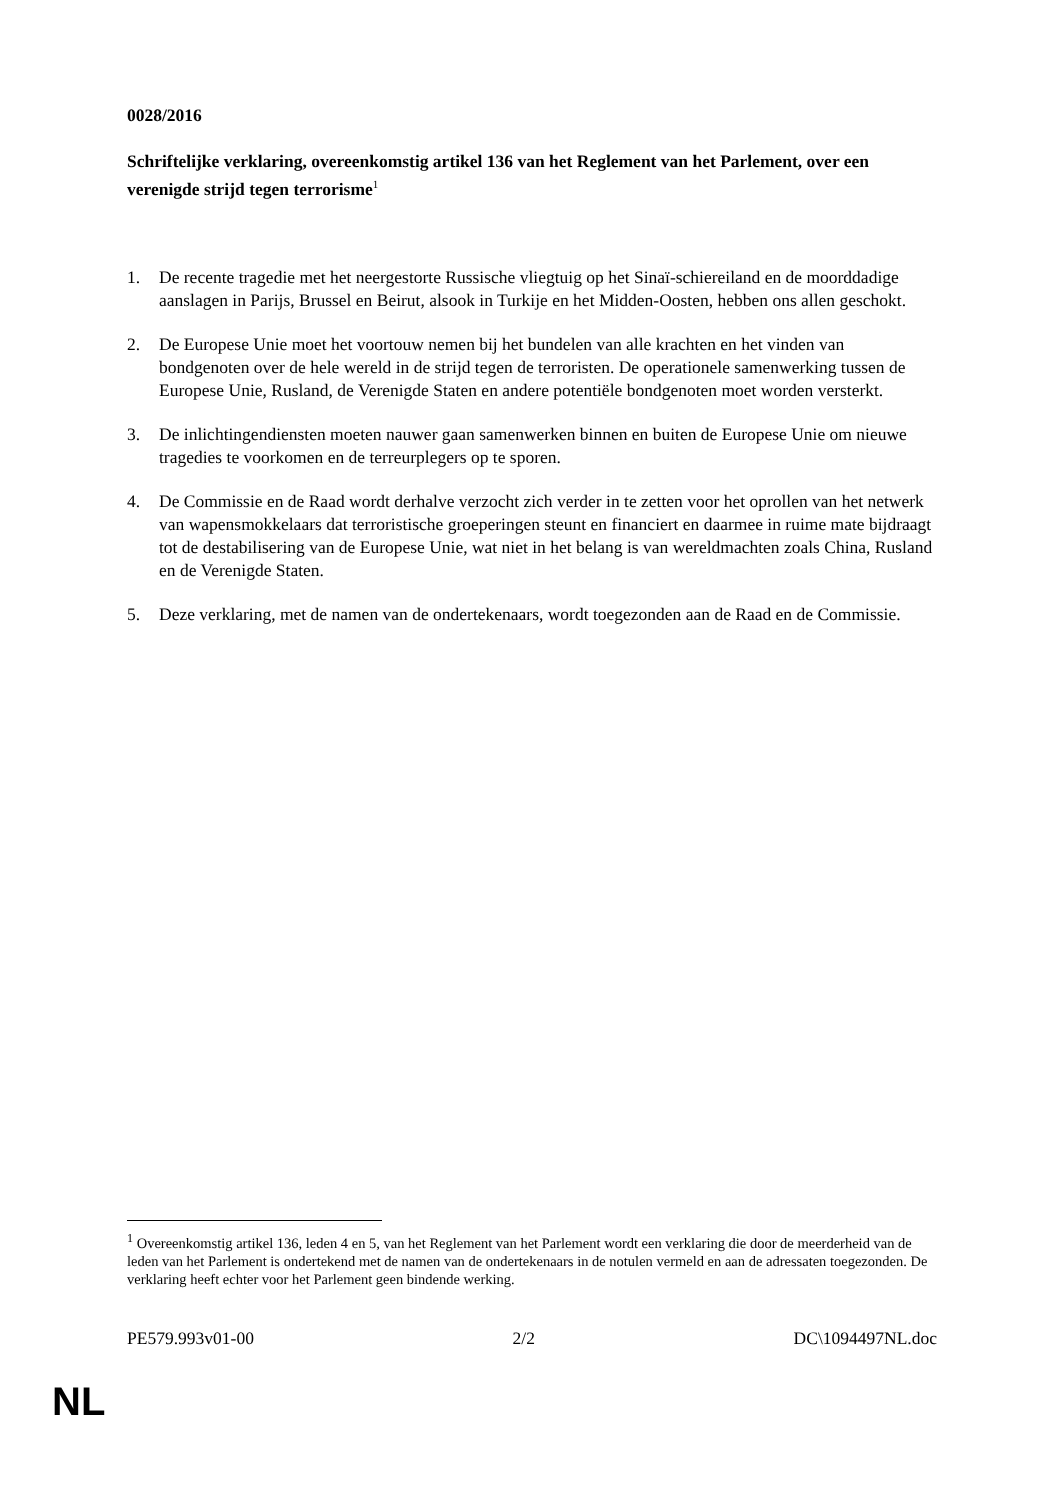0028/2016
Schriftelijke verklaring, overeenkomstig artikel 136 van het Reglement van het Parlement, over een verenigde strijd tegen terrorisme<sup>1</sup>
1. De recente tragedie met het neergestorte Russische vliegtuig op het Sinaï-schiereiland en de moorddadige aanslagen in Parijs, Brussel en Beirut, alsook in Turkije en het Midden-Oosten, hebben ons allen geschokt.
2. De Europese Unie moet het voortouw nemen bij het bundelen van alle krachten en het vinden van bondgenoten over de hele wereld in de strijd tegen de terroristen. De operationele samenwerking tussen de Europese Unie, Rusland, de Verenigde Staten en andere potentiële bondgenoten moet worden versterkt.
3. De inlichtingendiensten moeten nauwer gaan samenwerken binnen en buiten de Europese Unie om nieuwe tragedies te voorkomen en de terreurplegers op te sporen.
4. De Commissie en de Raad wordt derhalve verzocht zich verder in te zetten voor het oprollen van het netwerk van wapensmokkelaars dat terroristische groeperingen steunt en financiert en daarmee in ruime mate bijdraagt tot de destabilisering van de Europese Unie, wat niet in het belang is van wereldmachten zoals China, Rusland en de Verenigde Staten.
5. Deze verklaring, met de namen van de ondertekenaars, wordt toegezonden aan de Raad en de Commissie.
<sup>1</sup> Overeenkomstig artikel 136, leden 4 en 5, van het Reglement van het Parlement wordt een verklaring die door de meerderheid van de leden van het Parlement is ondertekend met de namen van de ondertekenaars in de notulen vermeld en aan de adressaten toegezonden. De verklaring heeft echter voor het Parlement geen bindende werking.
PE579.993v01-00 2/2 DC\1094497NL.doc
NL